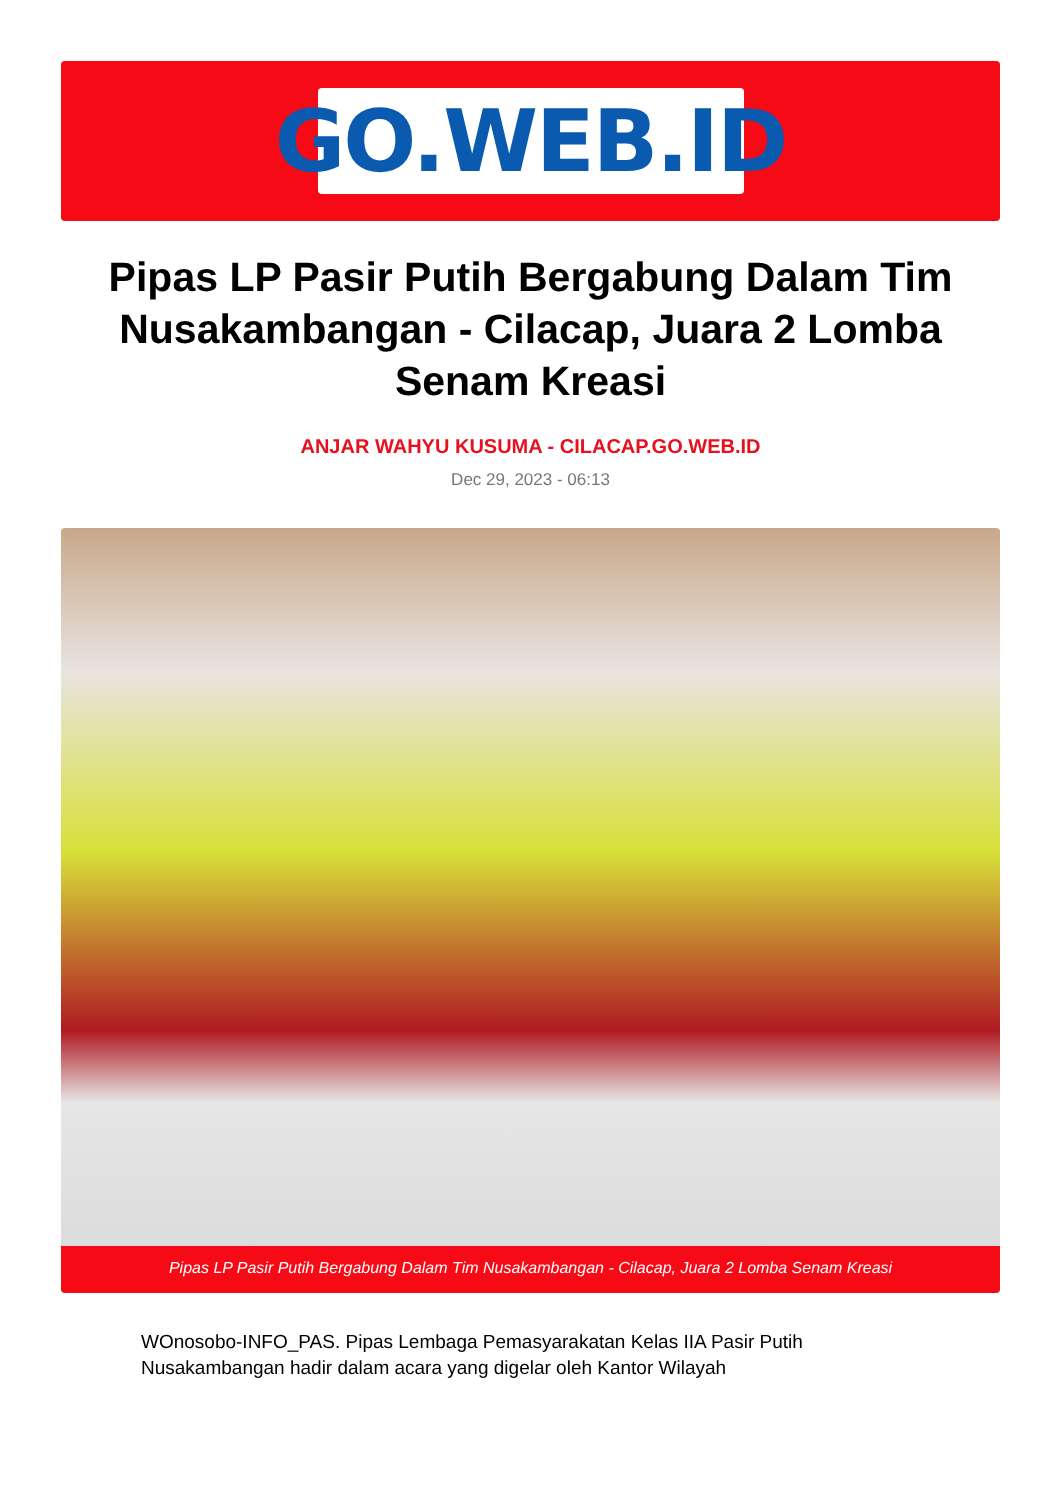GO.WEB.ID
Pipas LP Pasir Putih Bergabung Dalam Tim Nusakambangan - Cilacap, Juara 2 Lomba Senam Kreasi
ANJAR WAHYU KUSUMA - CILACAP.GO.WEB.ID
Dec 29, 2023 - 06:13
Pipas LP Pasir Putih Bergabung Dalam Tim Nusakambangan - Cilacap, Juara 2 Lomba Senam Kreasi
WOnosobo-INFO_PAS. Pipas Lembaga Pemasyarakatan Kelas IIA Pasir Putih Nusakambangan hadir dalam acara yang digelar oleh Kantor Wilayah